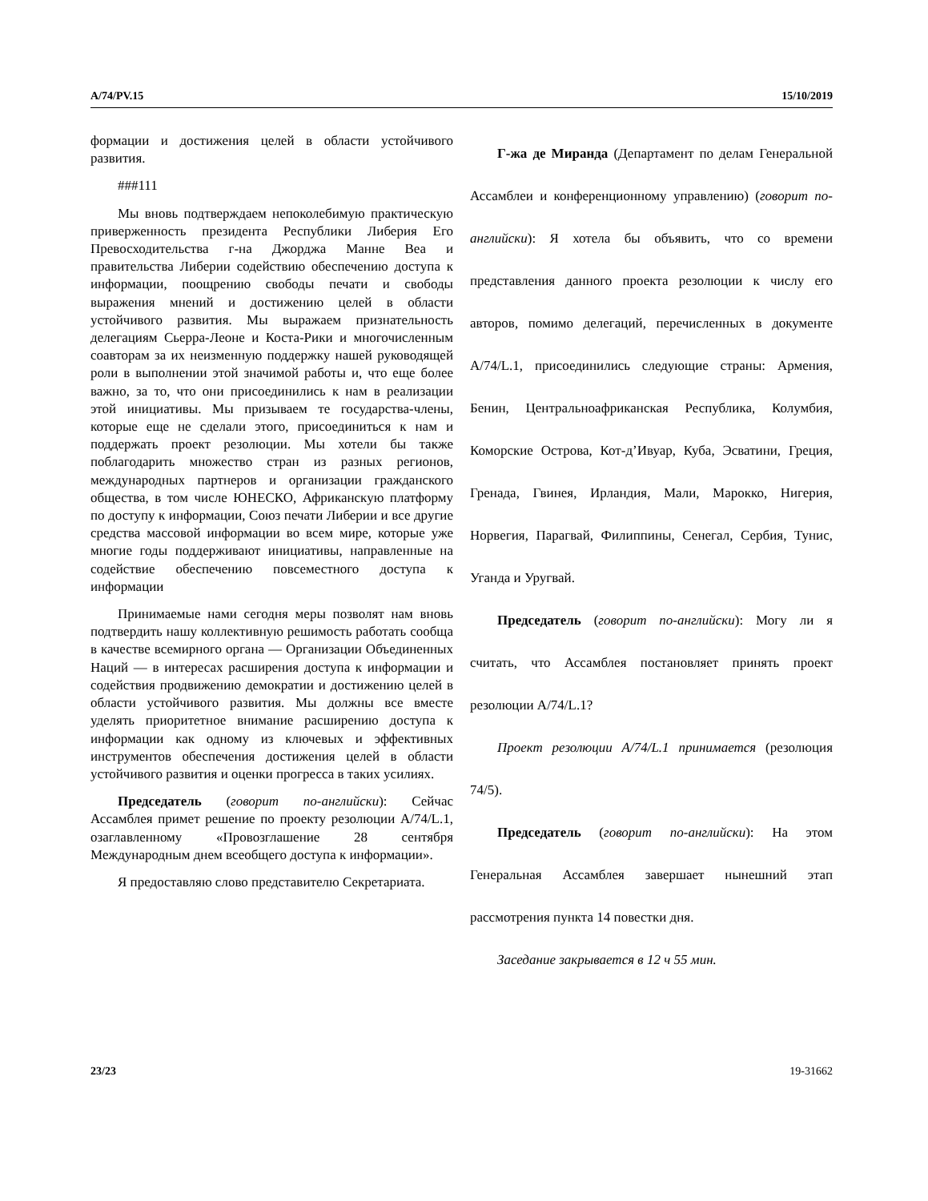A/74/PV.15 15/10/2019
формации и достижения целей в области устойчивого развития.
###111
Мы вновь подтверждаем непоколебимую практическую приверженность президента Республики Либерия Его Превосходительства г-на Джорджа Манне Веа и правительства Либерии содействию обеспечению доступа к информации, поощрению свободы печати и свободы выражения мнений и достижению целей в области устойчивого развития. Мы выражаем признательность делегациям Сьерра-Леоне и Коста-Рики и многочисленным соавторам за их неизменную поддержку нашей руководящей роли в выполнении этой значимой работы и, что еще более важно, за то, что они присоединились к нам в реализации этой инициативы. Мы призываем те государства-члены, которые еще не сделали этого, присоединиться к нам и поддержать проект резолюции. Мы хотели бы также поблагодарить множество стран из разных регионов, международных партнеров и организации гражданского общества, в том числе ЮНЕСКО, Африканскую платформу по доступу к информации, Союз печати Либерии и все другие средства массовой информации во всем мире, которые уже многие годы поддерживают инициативы, направленные на содействие обеспечению повсеместного доступа к информации
Принимаемые нами сегодня меры позволят нам вновь подтвердить нашу коллективную решимость работать сообща в качестве всемирного органа — Организации Объединенных Наций — в интересах расширения доступа к информации и содействия продвижению демократии и достижению целей в области устойчивого развития. Мы должны все вместе уделять приоритетное внимание расширению доступа к информации как одному из ключевых и эффективных инструментов обеспечения достижения целей в области устойчивого развития и оценки прогресса в таких усилиях.
Председатель (говорит по-английски): Сейчас Ассамблея примет решение по проекту резолюции A/74/L.1, озаглавленному «Провозглашение 28 сентября Международным днем всеобщего доступа к информации».
Я предоставляю слово представителю Секретариата.
Г-жа де Миранда (Департамент по делам Генеральной Ассамблеи и конференционному управлению) (говорит по-английски): Я хотела бы объявить, что со времени представления данного проекта резолюции к числу его авторов, помимо делегаций, перечисленных в документе A/74/L.1, присоединились следующие страны: Армения, Бенин, Центральноафриканская Республика, Колумбия, Коморские Острова, Кот-д’Ивуар, Куба, Эсватини, Греция, Гренада, Гвинея, Ирландия, Мали, Марокко, Нигерия, Норвегия, Парагвай, Филиппины, Сенегал, Сербия, Тунис, Уганда и Уругвай.
Председатель (говорит по-английски): Могу ли я считать, что Ассамблея постановляет принять проект резолюции A/74/L.1?
Проект резолюции A/74/L.1 принимается (резолюция 74/5).
Председатель (говорит по-английски): На этом Генеральная Ассамблея завершает нынешний этап рассмотрения пункта 14 повестки дня.
Заседание закрывается в 12 ч 55 мин.
23/23 19-31662